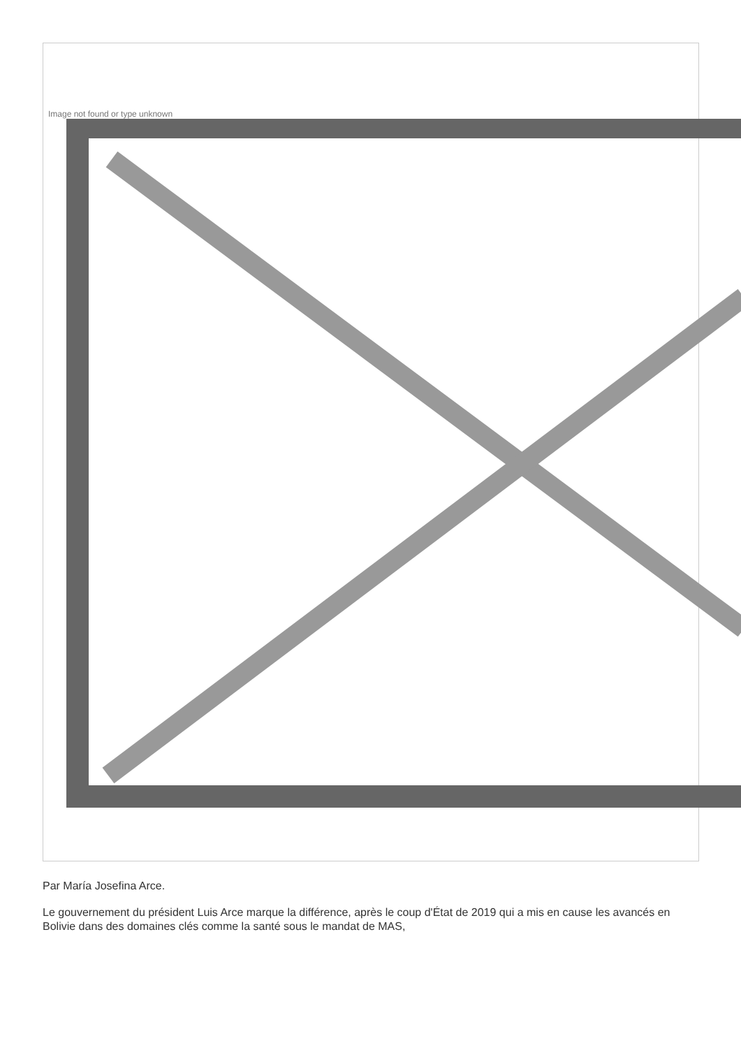Image not found or type unknown
Par María Josefina Arce.
Le gouvernement du président Luis Arce marque la différence, après le coup d'État de 2019 qui a mis en cause les avancés en Bolivie dans des domaines clés comme la santé sous le mandat de MAS,